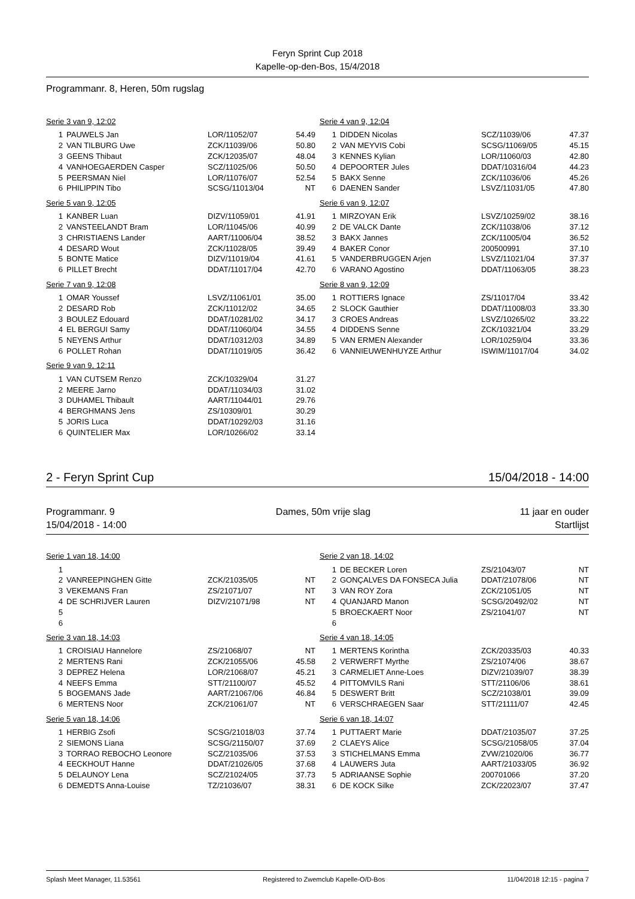Feryn Sprint Cup 2018
Kapelle-op-den-Bos, 15/4/2018
Programmanr. 8, Heren, 50m rugslag
Serie 3 van 9, 12:02
| 1 | PAUWELS Jan | LOR/11052/07 | 54.49 |
| 2 | VAN TILBURG Uwe | ZCK/11039/06 | 50.80 |
| 3 | GEENS Thibaut | ZCK/12035/07 | 48.04 |
| 4 | VANHOEGAERDEN Casper | SCZ/11025/06 | 50.50 |
| 5 | PEERSMAN Niel | LOR/11076/07 | 52.54 |
| 6 | PHILIPPIN Tibo | SCSG/11013/04 | NT |
Serie 4 van 9, 12:04
| 1 | DIDDEN Nicolas | SCZ/11039/06 | 47.37 |
| 2 | VAN MEYVIS Cobi | SCSG/11069/05 | 45.15 |
| 3 | KENNES Kylian | LOR/11060/03 | 42.80 |
| 4 | DEPOORTER Jules | DDAT/10316/04 | 44.23 |
| 5 | BAKX Senne | ZCK/11036/06 | 45.26 |
| 6 | DAENEN Sander | LSVZ/11031/05 | 47.80 |
Serie 5 van 9, 12:05
| 1 | KANBER Luan | DIZV/11059/01 | 41.91 |
| 2 | VANSTEELANDT Bram | LOR/11045/06 | 40.99 |
| 3 | CHRISTIAENS Lander | AART/11006/04 | 38.52 |
| 4 | DESARD Wout | ZCK/11028/05 | 39.49 |
| 5 | BONTE Matice | DIZV/11019/04 | 41.61 |
| 6 | PILLET Brecht | DDAT/11017/04 | 42.70 |
Serie 6 van 9, 12:07
| 1 | MIRZOYAN Erik | LSVZ/10259/02 | 38.16 |
| 2 | DE VALCK Dante | ZCK/11038/06 | 37.12 |
| 3 | BAKX Jannes | ZCK/11005/04 | 36.52 |
| 4 | BAKER Conor | 200500991 | 37.10 |
| 5 | VANDERBRUGGEN Arjen | LSVZ/11021/04 | 37.37 |
| 6 | VARANO Agostino | DDAT/11063/05 | 38.23 |
Serie 7 van 9, 12:08
| 1 | OMAR Youssef | LSVZ/11061/01 | 35.00 |
| 2 | DESARD Rob | ZCK/11012/02 | 34.65 |
| 3 | BOULEZ Edouard | DDAT/10281/02 | 34.17 |
| 4 | EL BERGUI Samy | DDAT/11060/04 | 34.55 |
| 5 | NEYENS Arthur | DDAT/10312/03 | 34.89 |
| 6 | POLLET Rohan | DDAT/11019/05 | 36.42 |
Serie 8 van 9, 12:09
| 1 | ROTTIERS Ignace | ZS/11017/04 | 33.42 |
| 2 | SLOCK Gauthier | DDAT/11008/03 | 33.30 |
| 3 | CROES Andreas | LSVZ/10265/02 | 33.22 |
| 4 | DIDDENS Senne | ZCK/10321/04 | 33.29 |
| 5 | VAN ERMEN Alexander | LOR/10259/04 | 33.36 |
| 6 | VANNIEUWENHUYZE Arthur | ISWIM/11017/04 | 34.02 |
Serie 9 van 9, 12:11
| 1 | VAN CUTSEM Renzo | ZCK/10329/04 | 31.27 |
| 2 | MEERE Jarno | DDAT/11034/03 | 31.02 |
| 3 | DUHAMEL Thibault | AART/11044/01 | 29.76 |
| 4 | BERGHMANS Jens | ZS/10309/01 | 30.29 |
| 5 | JORIS Luca | DDAT/10292/03 | 31.16 |
| 6 | QUINTELIER Max | LOR/10266/02 | 33.14 |
2 - Feryn Sprint Cup 15/04/2018 - 14:00
Programmanr. 9
15/04/2018 - 14:00 Dames, 50m vrije slag 11 jaar en ouder
Startlijst
Serie 1 van 18, 14:00
| 1 | | | |
| 2 | VANREEPINGHEN Gitte | ZCK/21035/05 | NT |
| 3 | VEKEMANS Fran | ZS/21071/07 | NT |
| 4 | DE SCHRIJVER Lauren | DIZV/21071/98 | NT |
| 5 | | | |
| 6 | | | |
Serie 2 van 18, 14:02
| 1 | DE BECKER Loren | ZS/21043/07 | NT |
| 2 | GONÇALVES DA FONSECA Julia | DDAT/21078/06 | NT |
| 3 | VAN ROY Zora | ZCK/21051/05 | NT |
| 4 | QUANJARD Manon | SCSG/20492/02 | NT |
| 5 | BROECKAERT Noor | ZS/21041/07 | NT |
| 6 | | | |
Serie 3 van 18, 14:03
| 1 | CROISIAU Hannelore | ZS/21068/07 | NT |
| 2 | MERTENS Rani | ZCK/21055/06 | 45.58 |
| 3 | DEPREZ Helena | LOR/21068/07 | 45.21 |
| 4 | NEEFS Emma | STT/21100/07 | 45.52 |
| 5 | BOGEMANS Jade | AART/21067/06 | 46.84 |
| 6 | MERTENS Noor | ZCK/21061/07 | NT |
Serie 4 van 18, 14:05
| 1 | MERTENS Korintha | ZCK/20335/03 | 40.33 |
| 2 | VERWERFT Myrthe | ZS/21074/06 | 38.67 |
| 3 | CARMELIET Anne-Loes | DIZV/21039/07 | 38.39 |
| 4 | PITTOMVILS Rani | STT/21106/06 | 38.61 |
| 5 | DESWERT Britt | SCZ/21038/01 | 39.09 |
| 6 | VERSCHRAEGEN Saar | STT/21111/07 | 42.45 |
Serie 5 van 18, 14:06
| 1 | HERBIG Zsofi | SCSG/21018/03 | 37.74 |
| 2 | SIEMONS Liana | SCSG/21150/07 | 37.69 |
| 3 | TORRAO REBOCHO Leonore | SCZ/21035/06 | 37.53 |
| 4 | EECKHOUT Hanne | DDAT/21026/05 | 37.68 |
| 5 | DELAUNOY Lena | SCZ/21024/05 | 37.73 |
| 6 | DEMEDTS Anna-Louise | TZ/21036/07 | 38.31 |
Serie 6 van 18, 14:07
| 1 | PUTTAERT Marie | DDAT/21035/07 | 37.25 |
| 2 | CLAEYS Alice | SCSG/21058/05 | 37.04 |
| 3 | STICHELMANS Emma | ZVW/21020/06 | 36.77 |
| 4 | LAUWERS Juta | AART/21033/05 | 36.92 |
| 5 | ADRIAANSE Sophie | 200701066 | 37.20 |
| 6 | DE KOCK Silke | ZCK/22023/07 | 37.47 |
Splash Meet Manager, 11.53561 Registered to Zwemclub Kapelle-O/D-Bos 11/04/2018 12:15 - pagina 7